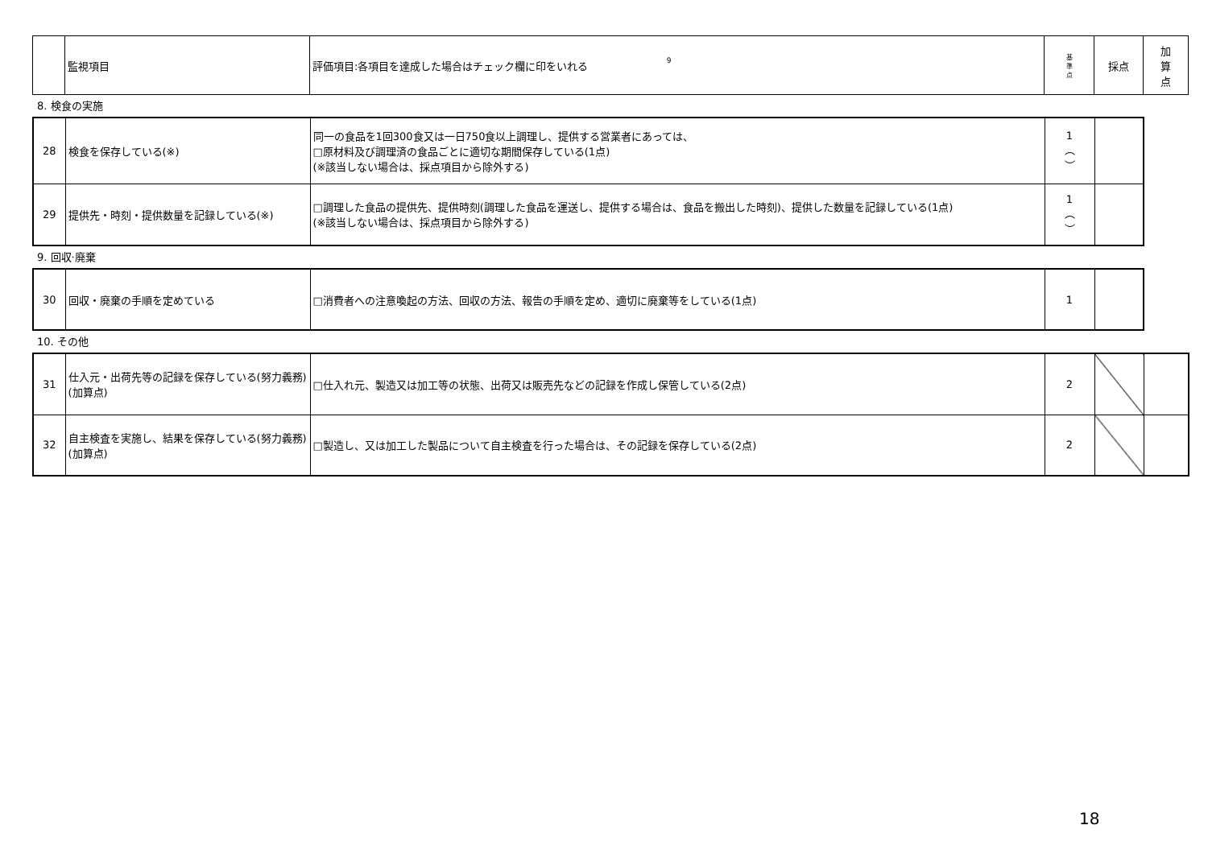| | 監視項目 | 9 評価項目:各項目を達成した場合はチェック欄に印をいれる | 基 準 点 | 採点 | 加 算 点 |
| --- | --- | --- | --- | --- | --- |
8. 検食の実施
| 28 | 検食を保存している(※) | 同一の食品を1回300食又は一日750食以上調理し、提供する営業者にあっては、 □原材料及び調理済の食品ごとに適切な期間保存している(1点) (※該当しない場合は、採点項目から除外する) | 1 ︵ ︶ | |
| 29 | 提供先・時刻・提供数量を記録している(※) | □調理した食品の提供先、提供時刻(調理した食品を運送し、提供する場合は、食品を搬出した時刻)、提供した数量を記録している(1点) (※該当しない場合は、採点項目から除外する) | 1 ︵ ︶ | |
9. 回収·廃棄
| 30 | 回収・廃棄の手順を定めている | □消費者への注意喚起の方法、回収の方法、報告の手順を定め、適切に廃棄等をしている(1点) | 1 | |
10. その他
| 31 | 仕入元・出荷先等の記録を保存している(努力義務)(加算点) | □仕入れ元、製造又は加工等の状態、出荷又は販売先などの記録を作成し保管している(2点) | 2 | | |
| 32 | 自主検査を実施し、結果を保存している(努力義務)(加算点) | □製造し、又は加工した製品について自主検査を行った場合は、その記録を保存している(2点) | 2 | | |
18